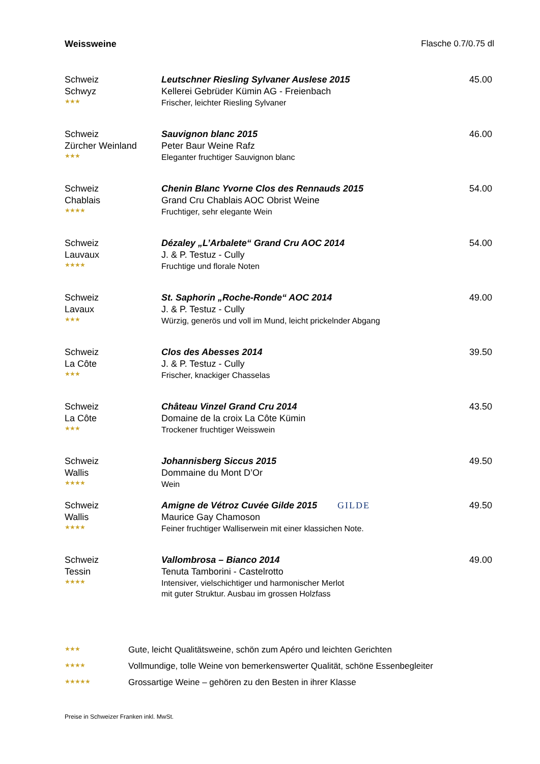Weissweine Flasche 0.7/0.75 dl
Schweiz
Schwyz
★★★
Leutschner Riesling Sylvaner Auslese 2015
Kellerei Gebrüder Kümin AG - Freienbach
Frischer, leichter Riesling Sylvaner
45.00
Schweiz
Zürcher Weinland
★★★
Sauvignon blanc 2015
Peter Baur Weine Rafz
Eleganter fruchtiger Sauvignon blanc
46.00
Schweiz
Chablais
★★★★
Chenin Blanc Yvorne Clos des Rennauds 2015
Grand Cru Chablais AOC Obrist Weine
Fruchtiger, sehr elegante Wein
54.00
Schweiz
Lauvaux
★★★★
Dézaley „L’Arbalete“ Grand Cru AOC 2014
J. & P. Testuz - Cully
Fruchtige und florale Noten
54.00
Schweiz
Lavaux
★★★
St. Saphorin „Roche-Ronde“ AOC 2014
J. & P. Testuz - Cully
Würzig, generös und voll im Mund, leicht prickelnder Abgang
49.00
Schweiz
La Côte
★★★
Clos des Abesses 2014
J. & P. Testuz - Cully
Frischer, knackiger Chasselas
39.50
Schweiz
La Côte
★★★
Château Vinzel Grand Cru 2014
Domaine de la croix La Côte Kümin
Trockener fruchtiger Weisswein
43.50
Schweiz
Wallis
★★★★
Johannisberg Siccus 2015
Dommaine du Mont D’Or
Wein
49.50
Schweiz
Wallis
★★★★
Amigne de Vétroz Cuvée Gilde 2015 GILDE
Maurice Gay Chamoson
Feiner fruchtiger Walliserwein mit einer klassichen Note.
49.50
Schweiz
Tessin
★★★★
Vallombrosa – Bianco 2014
Tenuta Tamborini - Castelrotto
Intensiver, vielschichtiger und harmonischer Merlot
mit guter Struktur. Ausbau im grossen Holzfass
49.00
★★★ Gute, leicht Qualitätsweine, schön zum Apéro und leichten Gerichten
★★★★ Vollmundige, tolle Weine von bemerkenswerter Qualität, schöne Essenbegleiter
★★★★★ Grossartige Weine – gehören zu den Besten in ihrer Klasse
Preise in Schweizer Franken inkl. MwSt.